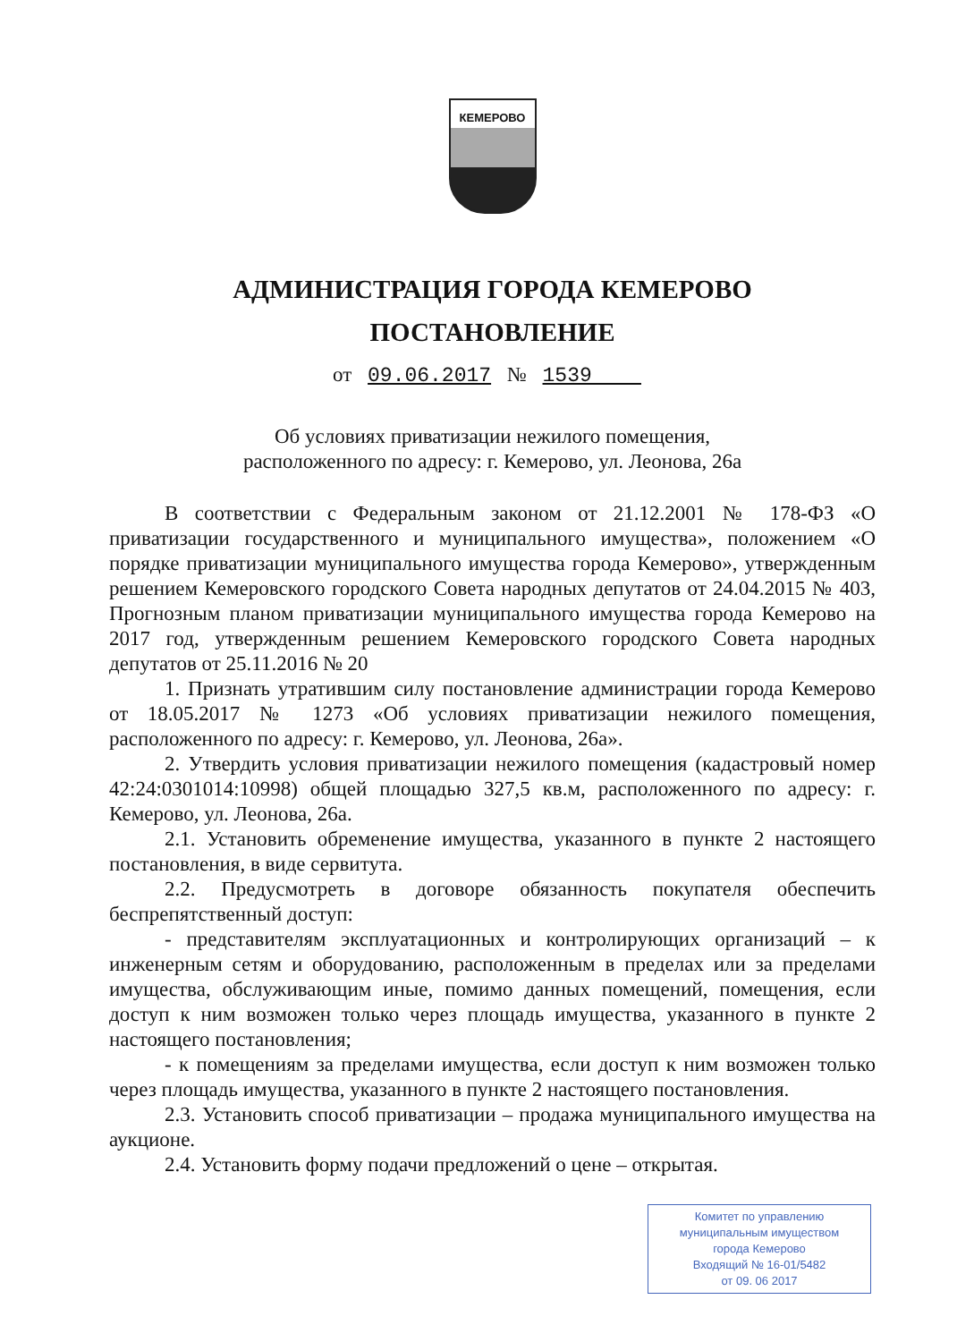КЕМЕРОВО
АДМИНИСТРАЦИЯ ГОРОДА КЕМЕРОВО
ПОСТАНОВЛЕНИЕ
от 09.06.2017 № 1539
Об условиях приватизации нежилого помещения,
расположенного по адресу: г. Кемерово, ул. Леонова, 26а
В соответствии с Федеральным законом от 21.12.2001 № 178-ФЗ «О приватизации государственного и муниципального имущества», положением «О порядке приватизации муниципального имущества города Кемерово», утвержденным решением Кемеровского городского Совета народных депутатов от 24.04.2015 № 403, Прогнозным планом приватизации муниципального имущества города Кемерово на 2017 год, утвержденным решением Кемеровского городского Совета народных депутатов от 25.11.2016 № 20
1. Признать утратившим силу постановление администрации города Кемерово от 18.05.2017 № 1273 «Об условиях приватизации нежилого помещения, расположенного по адресу: г. Кемерово, ул. Леонова, 26а».
2. Утвердить условия приватизации нежилого помещения (кадастровый номер 42:24:0301014:10998) общей площадью 327,5 кв.м, расположенного по адресу: г. Кемерово, ул. Леонова, 26а.
2.1. Установить обременение имущества, указанного в пункте 2 настоящего постановления, в виде сервитута.
2.2. Предусмотреть в договоре обязанность покупателя обеспечить беспрепятственный доступ:
- представителям эксплуатационных и контролирующих организаций – к инженерным сетям и оборудованию, расположенным в пределах или за пределами имущества, обслуживающим иные, помимо данных помещений, помещения, если доступ к ним возможен только через площадь имущества, указанного в пункте 2 настоящего постановления;
- к помещениям за пределами имущества, если доступ к ним возможен только через площадь имущества, указанного в пункте 2 настоящего постановления.
2.3. Установить способ приватизации – продажа муниципального имущества на аукционе.
2.4. Установить форму подачи предложений о цене – открытая.
Комитет по управлению
муниципальным имуществом
города Кемерово
Входящий № 16-01/5482
от 09. 06 2017